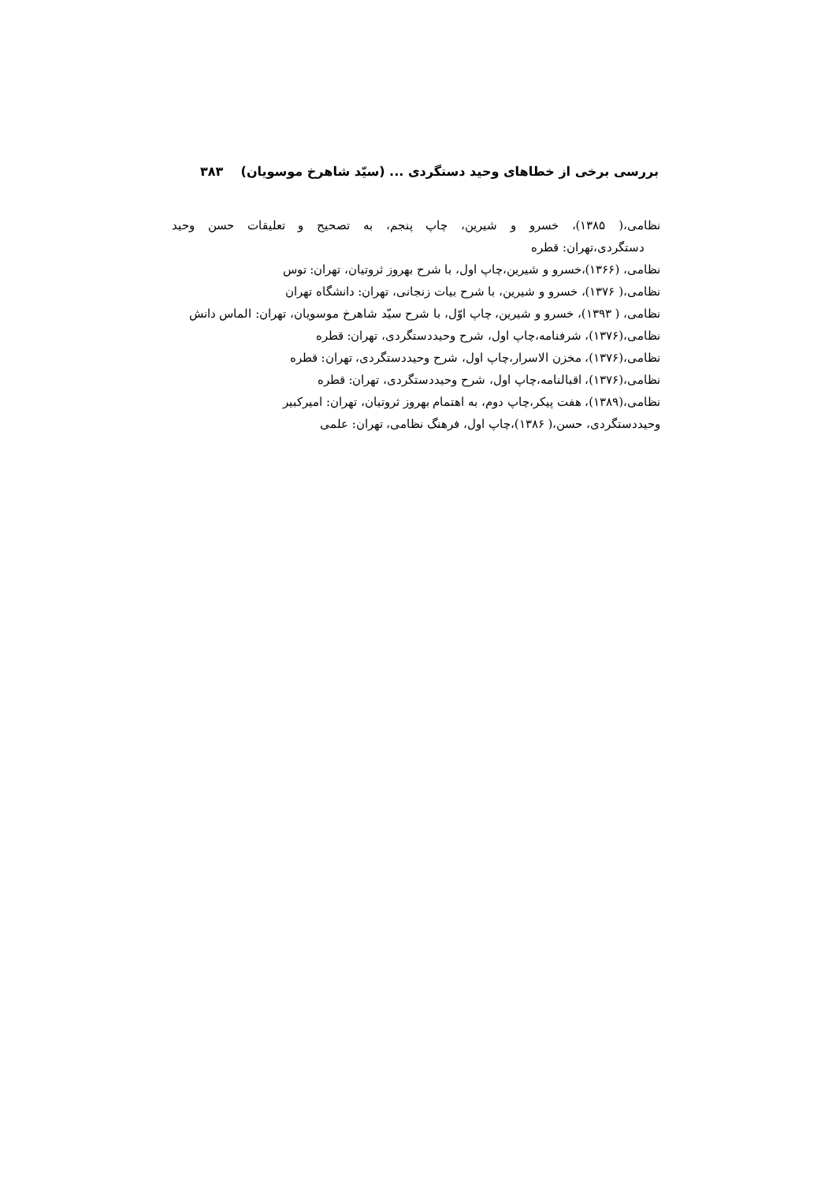بررسی برخی از خطاهای وحید دستگردی ... (سیّد شاهرخ موسویان) ۳۸۳
نظامی،( ۱۳۸۵)، خسرو و شیرین، چاپ پنجم، به تصحیح و تعلیقات حسن وحید
دستگردی،تهران: قطره
نظامی، (۱۳۶۶)،خسرو و شیرین،چاپ اول، با شرح بهروز ثروتیان، تهران: توس
نظامی،( ۱۳۷۶)، خسرو و شیرین، با شرح بیات زنجانی، تهران: دانشگاه تهران
نظامی، ( ۱۳۹۳)، خسرو و شیرین، چاپ اوّل، با شرح سیّد شاهرخ موسویان، تهران: الماس دانش
نظامی،(۱۳۷۶)، شرفنامه،چاپ اول، شرح وحیددستگردی، تهران: قطره
نظامی،(۱۳۷۶)، مخزن الاسرار،چاپ اول، شرح وحیددستگردی، تهران: قطره
نظامی،(۱۳۷۶)، اقبالنامه،چاپ اول، شرح وحیددستگردی، تهران: قطره
نظامی،(۱۳۸۹)، هفت پیکر،چاپ دوم، به اهتمام بهروز ثروتیان، تهران: امیرکبیر
وحیددستگردی، حسن،( ۱۳۸۶)،چاپ اول، فرهنگ نظامی، تهران: علمی